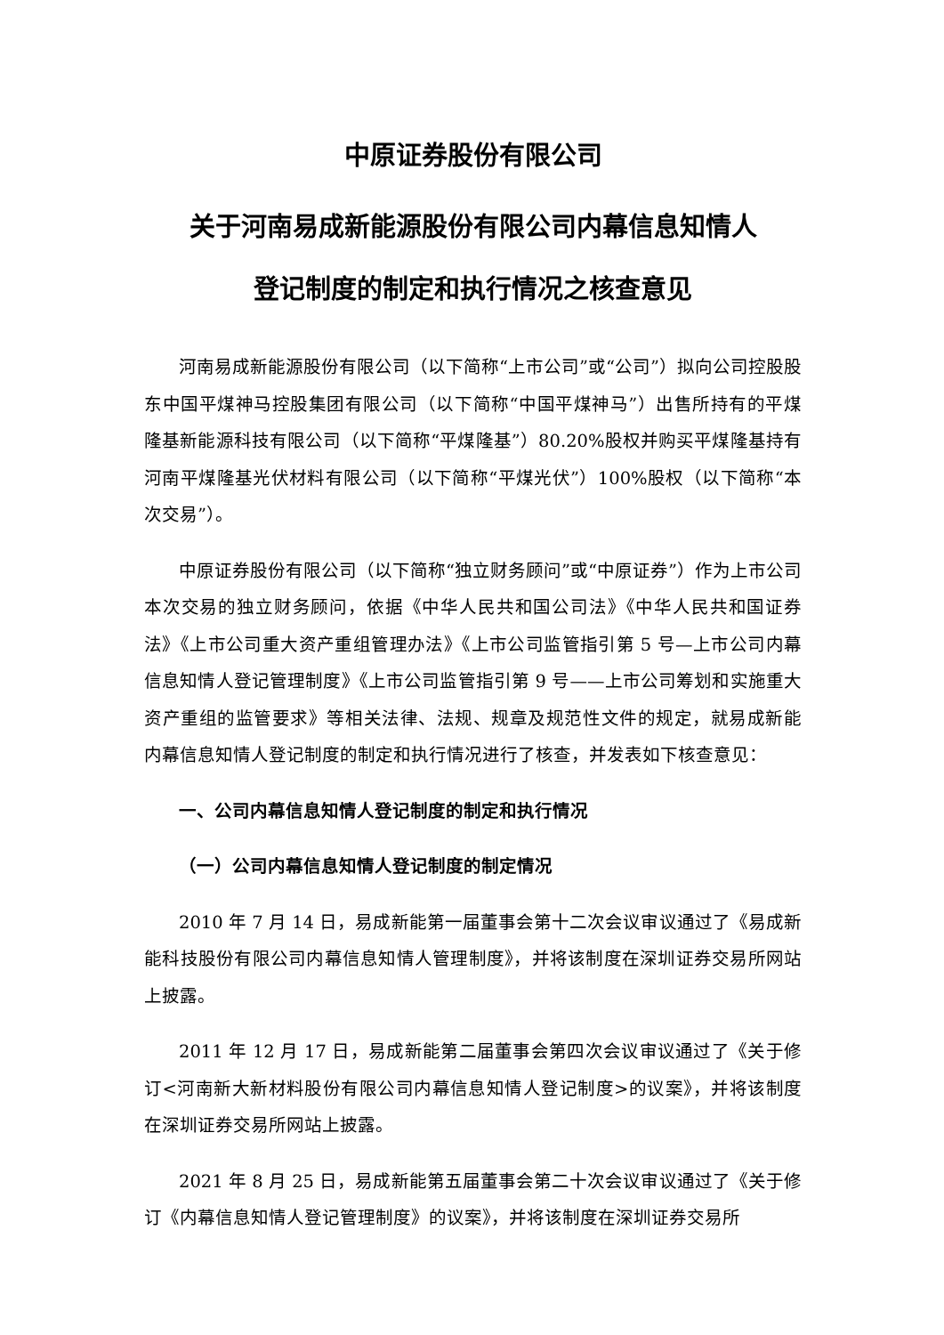中原证券股份有限公司
关于河南易成新能源股份有限公司内幕信息知情人
登记制度的制定和执行情况之核查意见
河南易成新能源股份有限公司（以下简称“上市公司”或“公司”）拟向公司控股股东中国平煤神马控股集团有限公司（以下简称“中国平煤神马”）出售所持有的平煤隆基新能源科技有限公司（以下简称“平煤隆基”）80.20%股权并购买平煤隆基持有河南平煤隆基光伏材料有限公司（以下简称“平煤光伏”）100%股权（以下简称“本次交易”）。
中原证券股份有限公司（以下简称“独立财务顾问”或“中原证券”）作为上市公司本次交易的独立财务顾问，依据《中华人民共和国公司法》《中华人民共和国证券法》《上市公司重大资产重组管理办法》《上市公司监管指引第 5 号—上市公司内幕信息知情人登记管理制度》《上市公司监管指引第 9 号——上市公司筹划和实施重大资产重组的监管要求》等相关法律、法规、规章及规范性文件的规定，就易成新能内幕信息知情人登记制度的制定和执行情况进行了核查，并发表如下核查意见：
一、公司内幕信息知情人登记制度的制定和执行情况
（一）公司内幕信息知情人登记制度的制定情况
2010 年 7 月 14 日，易成新能第一届董事会第十二次会议审议通过了《易成新能科技股份有限公司内幕信息知情人管理制度》，并将该制度在深圳证券交易所网站上披露。
2011 年 12 月 17 日，易成新能第二届董事会第四次会议审议通过了《关于修订<河南新大新材料股份有限公司内幕信息知情人登记制度>的议案》，并将该制度在深圳证券交易所网站上披露。
2021 年 8 月 25 日，易成新能第五届董事会第二十次会议审议通过了《关于修订《内幕信息知情人登记管理制度》的议案》，并将该制度在深圳证券交易所